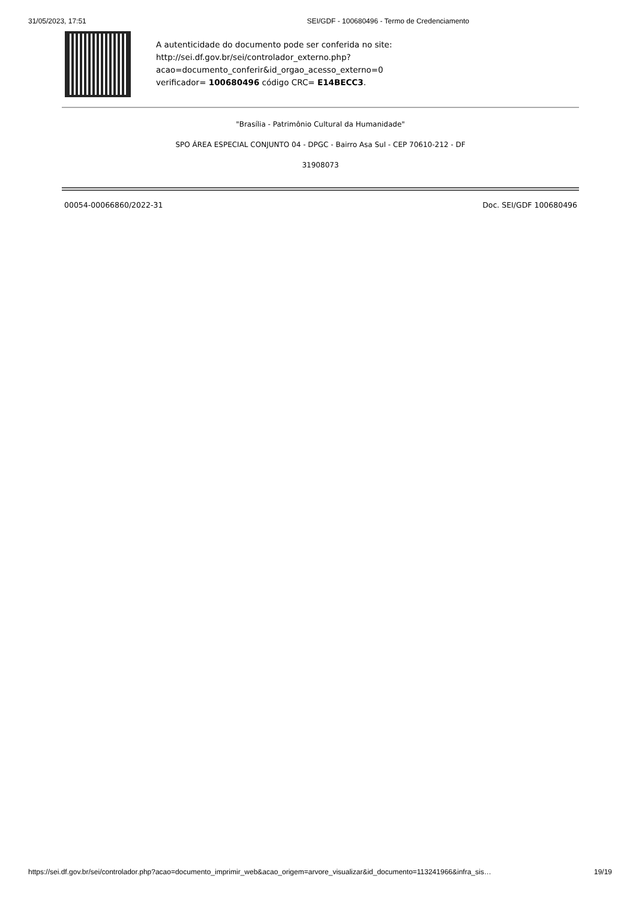31/05/2023, 17:51 SEI/GDF - 100680496 - Termo de Credenciamento
A autenticidade do documento pode ser conferida no site:
http://sei.df.gov.br/sei/controlador_externo.php?
acao=documento_conferir&id_orgao_acesso_externo=0
verificador= 100680496 código CRC= E14BECC3.
"Brasília - Patrimônio Cultural da Humanidade"
SPO ÁREA ESPECIAL CONJUNTO 04 - DPGC - Bairro Asa Sul - CEP 70610-212 - DF
31908073
00054-00066860/2022-31 Doc. SEI/GDF 100680496
https://sei.df.gov.br/sei/controlador.php?acao=documento_imprimir_web&acao_origem=arvore_visualizar&id_documento=113241966&infra_sis… 19/19